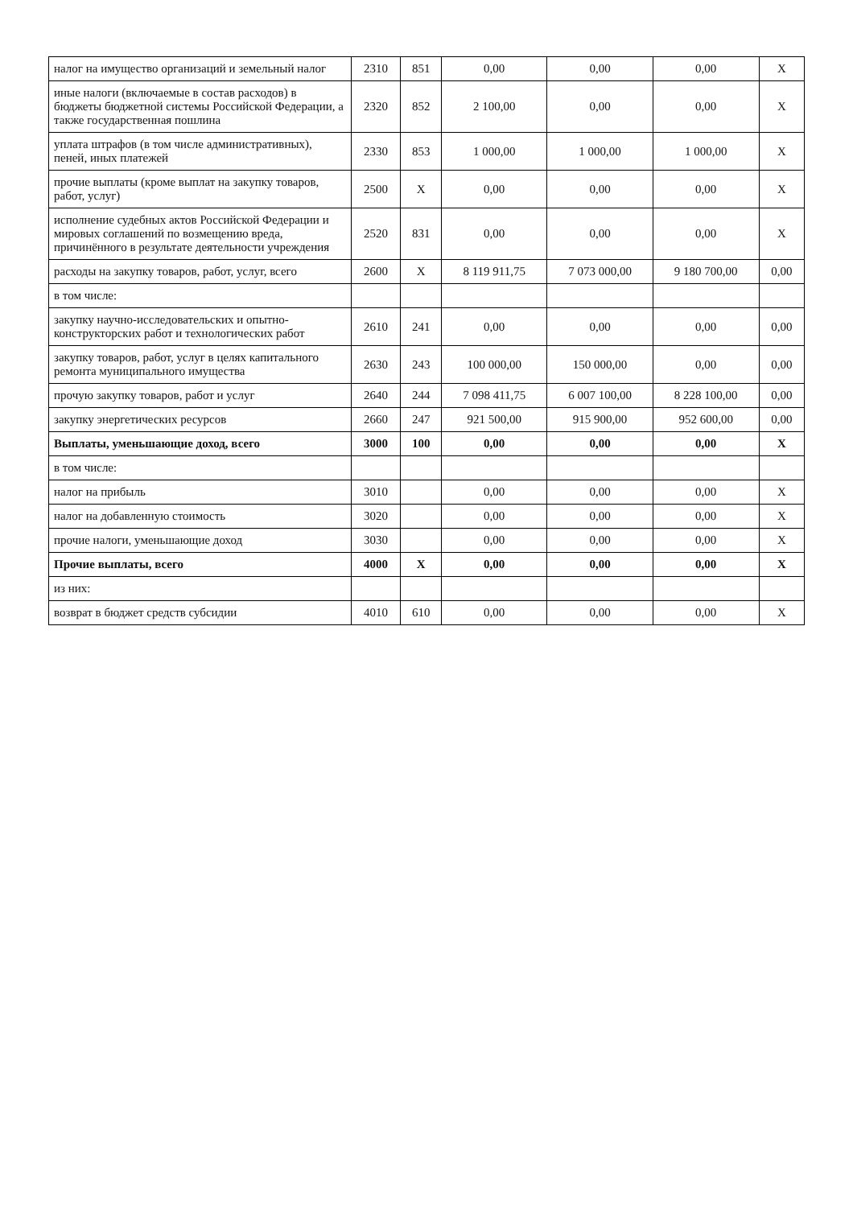| налог на имущество организаций и земельный налог | 2310 | 851 | 0,00 | 0,00 | 0,00 | X |
| иные налоги (включаемые в состав расходов) в бюджеты бюджетной системы Российской Федерации, а также государственная пошлина | 2320 | 852 | 2 100,00 | 0,00 | 0,00 | X |
| уплата штрафов (в том числе административных), пеней, иных платежей | 2330 | 853 | 1 000,00 | 1 000,00 | 1 000,00 | X |
| прочие выплаты (кроме выплат на закупку товаров, работ, услуг) | 2500 | X | 0,00 | 0,00 | 0,00 | X |
| исполнение судебных актов Российской Федерации и мировых соглашений по возмещению вреда, причинённого в результате деятельности учреждения | 2520 | 831 | 0,00 | 0,00 | 0,00 | X |
| расходы на закупку товаров, работ, услуг, всего | 2600 | X | 8 119 911,75 | 7 073 000,00 | 9 180 700,00 | 0,00 |
| в том числе: | | | | | | |
| закупку научно-исследовательских и опытно-конструкторских работ и технологических работ | 2610 | 241 | 0,00 | 0,00 | 0,00 | 0,00 |
| закупку товаров, работ, услуг в целях капитального ремонта муниципального имущества | 2630 | 243 | 100 000,00 | 150 000,00 | 0,00 | 0,00 |
| прочую закупку товаров, работ и услуг | 2640 | 244 | 7 098 411,75 | 6 007 100,00 | 8 228 100,00 | 0,00 |
| закупку энергетических ресурсов | 2660 | 247 | 921 500,00 | 915 900,00 | 952 600,00 | 0,00 |
| Выплаты, уменьшающие доход, всего | 3000 | 100 | 0,00 | 0,00 | 0,00 | X |
| в том числе: | | | | | | |
| налог на прибыль | 3010 | | 0,00 | 0,00 | 0,00 | X |
| налог на добавленную стоимость | 3020 | | 0,00 | 0,00 | 0,00 | X |
| прочие налоги, уменьшающие доход | 3030 | | 0,00 | 0,00 | 0,00 | X |
| Прочие выплаты, всего | 4000 | X | 0,00 | 0,00 | 0,00 | X |
| из них: | | | | | | |
| возврат в бюджет средств субсидии | 4010 | 610 | 0,00 | 0,00 | 0,00 | X |